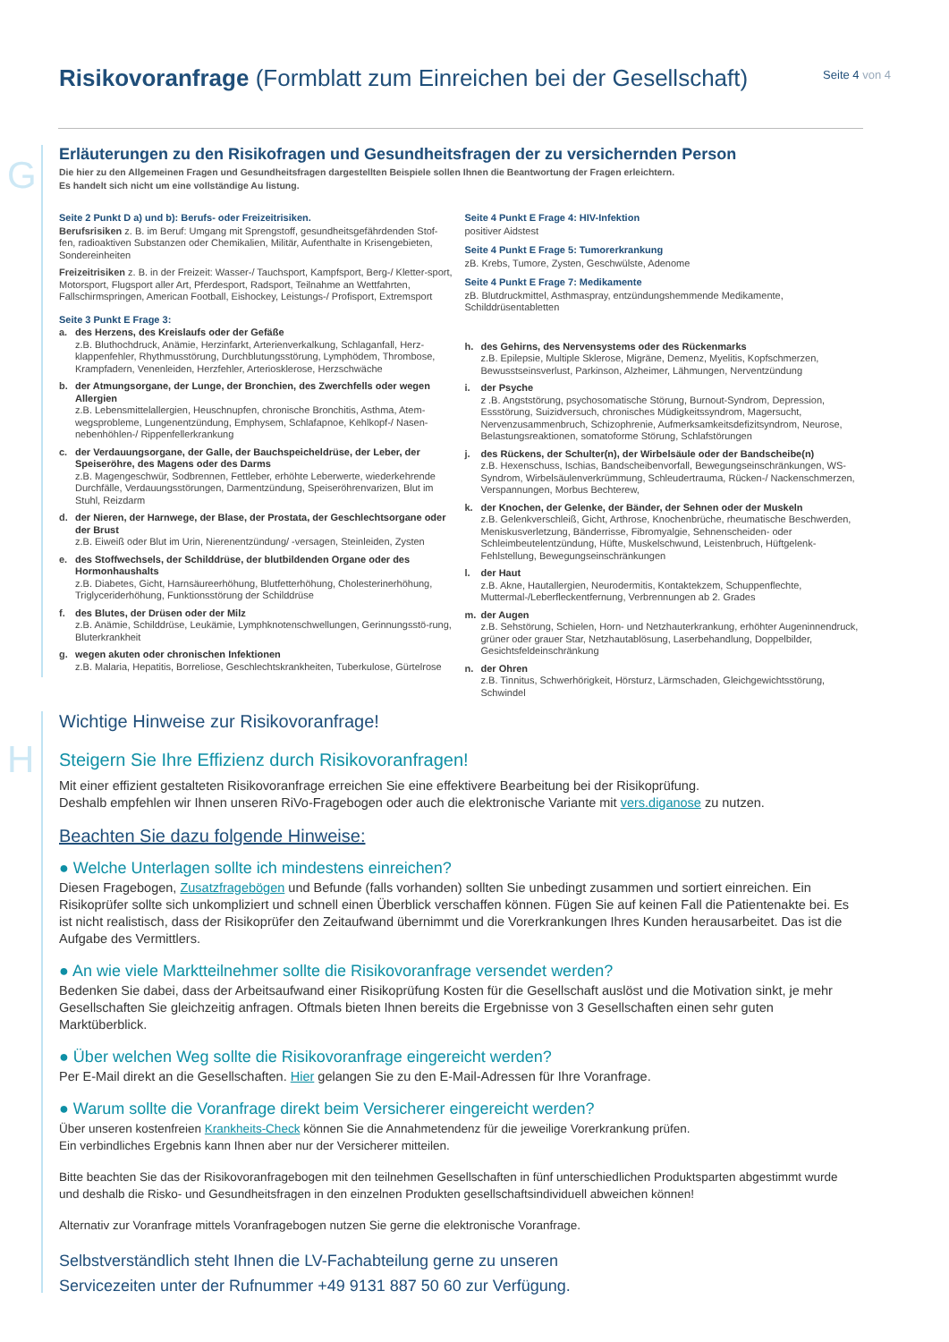Risikovoranfrage (Formblatt zum Einreichen bei der Gesellschaft)
Seite 4 von 4
G
Erläuterungen zu den Risikofragen und Gesundheitsfragen der zu versichernden Person
Die hier zu den Allgemeinen Fragen und Gesundheitsfragen dargestellten Beispiele sollen Ihnen die Beantwortung der Fragen erleichtern.
Es handelt sich nicht um eine vollständige Au listung.
Seite 2 Punkt D a) und b): Berufs- oder Freizeitrisiken.
Berufsrisiken z. B. im Beruf: Umgang mit Sprengstoff, gesundheitsgefährdenden Stof-fen, radioaktiven Substanzen oder Chemikalien, Militär, Aufenthalte in Krisengebieten, Sondereinheiten
Freizeitrisiken z. B. in der Freizeit: Wasser-/ Tauchsport, Kampfsport, Berg-/ Kletter-sport, Motorsport, Flugsport aller Art, Pferdesport, Radsport, Teilnahme an Wettfahrten, Fallschirmspringen, American Football, Eishockey, Leistungs-/ Profisport, Extremsport
Seite 3 Punkt E Frage 3:
a. des Herzens, des Kreislaufs oder der Gefäße
z.B. Bluthochdruck, Anämie, Herzinfarkt, Arterienverkalkung, Schlaganfall, Herz-klappenfehler, Rhythmusstörung, Durchblutungsstörung, Lymphödem, Thrombose, Krampfadern, Venenleiden, Herzfehler, Arteriosklerose, Herzschwäche
b. der Atmungsorgane, der Lunge, der Bronchien, des Zwerchfells oder wegen Allergien
z.B. Lebensmittelallergien, Heuschnupfen, chronische Bronchitis, Asthma, Atem-wegsprobleme, Lungenentzündung, Emphysem, Schlafapnoe, Kehlkopf-/ Nasen-nebenhöhlen-/ Rippenfellerkrankung
c. der Verdauungsorgane, der Galle, der Bauchspeicheldrüse, der Leber, der Speiseröhre, des Magens oder des Darms
z.B. Magengeschwür, Sodbrennen, Fettleber, erhöhte Leberwerte, wiederkehrende Durchfälle, Verdauungsstörungen, Darmentzündung, Speiseröhrenvarizen, Blut im Stuhl, Reizdarm
d. der Nieren, der Harnwege, der Blase, der Prostata, der Geschlechtsorgane oder der Brust
z.B. Eiweiß oder Blut im Urin, Nierenentzündung/ -versagen, Steinleiden, Zysten
e. des Stoffwechsels, der Schilddrüse, der blutbildenden Organe oder des Hormonhaushalts
z.B. Diabetes, Gicht, Harnsäureerhöhung, Blutfetterhöhung, Cholesterinerhöhung, Triglyceriderhöhung, Funktionsstörung der Schilddrüse
f. des Blutes, der Drüsen oder der Milz
z.B. Anämie, Schilddrüse, Leukämie, Lymphknotenschwellungen, Gerinnungsstö-rung, Bluterkrankheit
g. wegen akuten oder chronischen Infektionen
z.B. Malaria, Hepatitis, Borreliose, Geschlechtskrankheiten, Tuberkulose, Gürtelrose
Seite 4 Punkt E Frage 4: HIV-Infektion
positiver Aidstest
Seite 4 Punkt E Frage 5: Tumorerkrankung
zB. Krebs, Tumore, Zysten, Geschwülste, Adenome
Seite 4 Punkt E Frage 7: Medikamente
zB. Blutdruckmittel, Asthmaspray, entzündungshemmende Medikamente, Schilddrüsentabletten
h. des Gehirns, des Nervensystems oder des Rückenmarks
z.B. Epilepsie, Multiple Sklerose, Migräne, Demenz, Myelitis, Kopfschmerzen, Bewusstseinsverlust, Parkinson, Alzheimer, Lähmungen, Nerventzündung
i. der Psyche
z .B. Angststörung, psychosomatische Störung, Burnout-Syndrom, Depression, Essstörung, Suizidversuch, chronisches Müdigkeitssyndrom, Magersucht, Nervenzusammenbruch, Schizophrenie, Aufmerksamkeitsdefizitsyndrom, Neurose, Belastungsreaktionen, somatoforme Störung, Schlafstörungen
j. des Rückens, der Schulter(n), der Wirbelsäule oder der Bandscheibe(n)
z.B. Hexenschuss, Ischias, Bandscheibenvorfall, Bewegungseinschränkungen, WS-Syndrom, Wirbelsäulenverkrümmung, Schleudertrauma, Rücken-/ Nackenschmerzen, Verspannungen, Morbus Bechterew,
k. der Knochen, der Gelenke, der Bänder, der Sehnen oder der Muskeln
z.B. Gelenkverschleiß, Gicht, Arthrose, Knochenbrüche, rheumatische Beschwerden, Meniskusverletzung, Bänderrisse, Fibromyalgie, Sehnenscheiden- oder Schleimbeutelentzündung, Hüfte, Muskelschwund, Leistenbruch, Hüftgelenk-Fehlstellung, Bewegungseinschränkungen
l. der Haut
z.B. Akne, Hautallergien, Neurodermitis, Kontaktekzem, Schuppenflechte, Muttermal-/Leberfleckentfernung, Verbrennungen ab 2. Grades
m. der Augen
z.B. Sehstörung, Schielen, Horn- und Netzhauterkrankung, erhöhter Augeninnendruck, grüner oder grauer Star, Netzhautablösung, Laserbehandlung, Doppelbilder, Gesichtsfeldeinschränkung
n. der Ohren
z.B. Tinnitus, Schwerhörigkeit, Hörsturz, Lärmschaden, Gleichgewichtsstörung, Schwindel
H
Wichtige Hinweise zur Risikovoranfrage!
Steigern Sie Ihre Effizienz durch Risikovoranfragen!
Mit einer effizient gestalteten Risikovoranfrage erreichen Sie eine effektivere Bearbeitung bei der Risikoprüfung.
Deshalb empfehlen wir Ihnen unseren RiVo-Fragebogen oder auch die elektronische Variante mit vers.diganose zu nutzen.
Beachten Sie dazu folgende Hinweise:
● Welche Unterlagen sollte ich mindestens einreichen?
Diesen Fragebogen, Zusatzfragebögen und Befunde (falls vorhanden) sollten Sie unbedingt zusammen und sortiert einreichen. Ein Risikoprüfer sollte sich unkompliziert und schnell einen Überblick verschaffen können. Fügen Sie auf keinen Fall die Patientenakte bei. Es ist nicht realistisch, dass der Risikoprüfer den Zeitaufwand übernimmt und die Vorerkrankungen Ihres Kunden herausarbeitet. Das ist die Aufgabe des Vermittlers.
● An wie viele Marktteilnehmer sollte die Risikovoranfrage versendet werden?
Bedenken Sie dabei, dass der Arbeitsaufwand einer Risikoprüfung Kosten für die Gesellschaft auslöst und die Motivation sinkt, je mehr Gesellschaften Sie gleichzeitig anfragen. Oftmals bieten Ihnen bereits die Ergebnisse von 3 Gesellschaften einen sehr guten Marktüberblick.
● Über welchen Weg sollte die Risikovoranfrage eingereicht werden?
Per E-Mail direkt an die Gesellschaften. Hier gelangen Sie zu den E-Mail-Adressen für Ihre Voranfrage.
● Warum sollte die Voranfrage direkt beim Versicherer eingereicht werden?
Über unseren kostenfreien Krankheits-Check können Sie die Annahmetendenz für die jeweilige Vorerkrankung prüfen.
Ein verbindliches Ergebnis kann Ihnen aber nur der Versicherer mitteilen.
Bitte beachten Sie das der Risikovoranfragebogen mit den teilnehmen Gesellschaften in fünf unterschiedlichen Produktsparten abgestimmt wurde und deshalb die Risko- und Gesundheitsfragen in den einzelnen Produkten gesellschaftsindividuell abweichen können!
Alternativ zur Voranfrage mittels Voranfragebogen nutzen Sie gerne die elektronische Voranfrage.
Selbstverständlich steht Ihnen die LV-Fachabteilung gerne zu unseren
Servicezeiten unter der Rufnummer +49 9131 887 50 60 zur Verfügung.